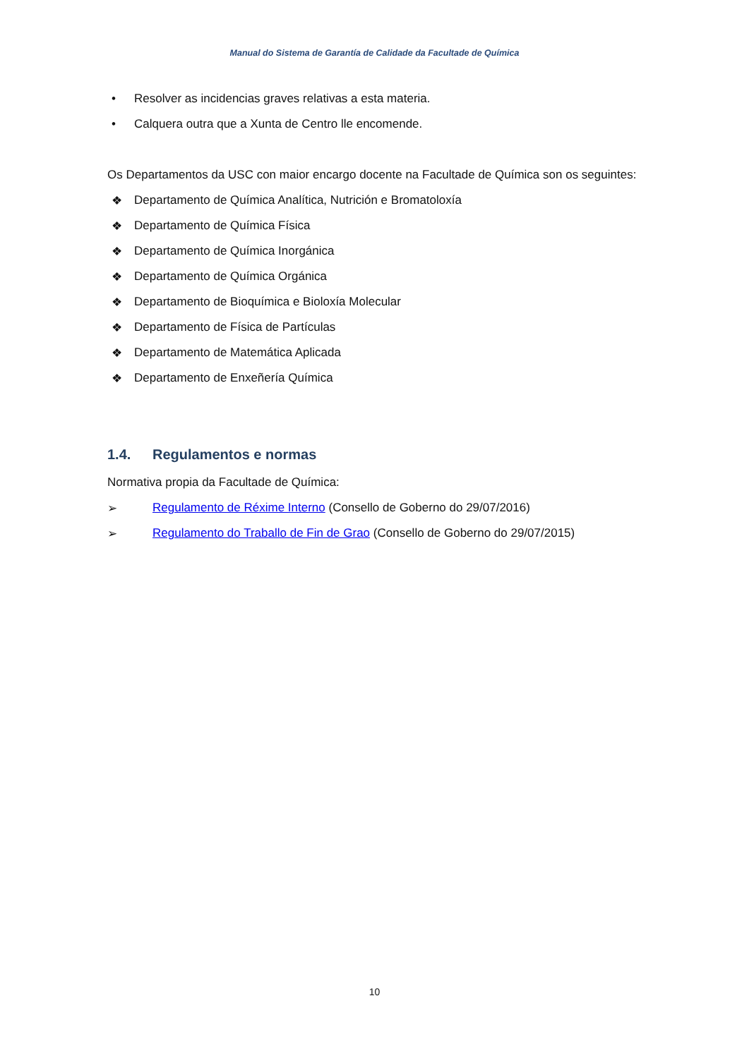Manual do Sistema de Garantía de Calidade da Facultade de Química
• Resolver as incidencias graves relativas a esta materia.
• Calquera outra que a Xunta de Centro lle encomende.
Os Departamentos da USC con maior encargo docente na Facultade de Química son os seguintes:
❖ Departamento de Química Analítica, Nutrición e Bromatoloxía
❖ Departamento de Química Física
❖ Departamento de Química Inorgánica
❖ Departamento de Química Orgánica
❖ Departamento de Bioquímica e Bioloxía Molecular
❖ Departamento de Física de Partículas
❖ Departamento de Matemática Aplicada
❖ Departamento de Enxeñería Química
1.4. Regulamentos e normas
Normativa propia da Facultade de Química:
➢ Regulamento de Réxime Interno (Consello de Goberno do 29/07/2016)
➢ Regulamento do Traballo de Fin de Grao (Consello de Goberno do 29/07/2015)
10